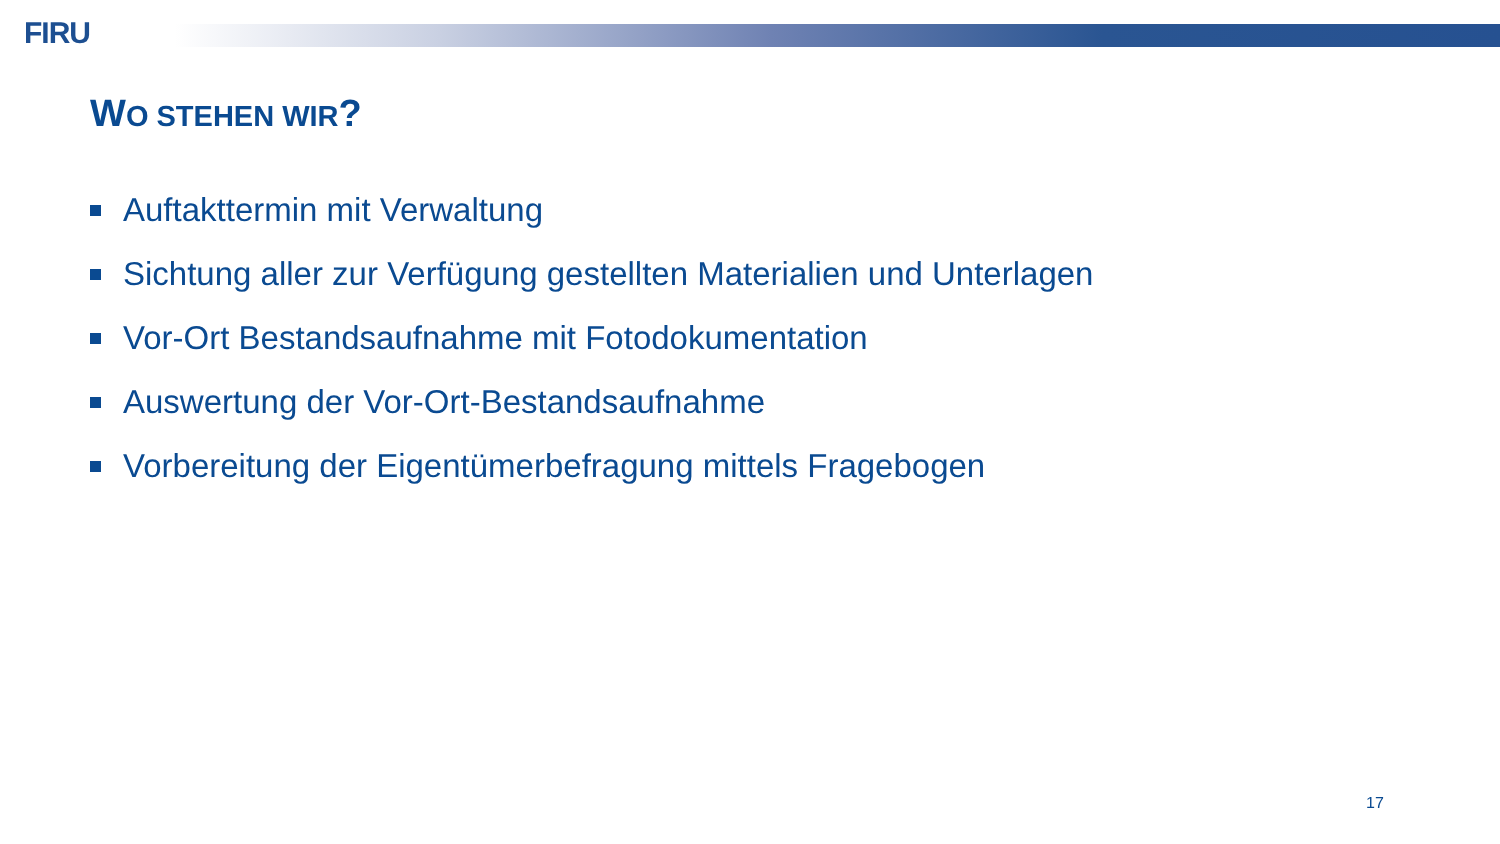FIRU
WO STEHEN WIR?
Auftakttermin mit Verwaltung
Sichtung aller zur Verfügung gestellten Materialien und Unterlagen
Vor-Ort Bestandsaufnahme mit Fotodokumentation
Auswertung der Vor-Ort-Bestandsaufnahme
Vorbereitung der Eigentümerbefragung mittels Fragebogen
17